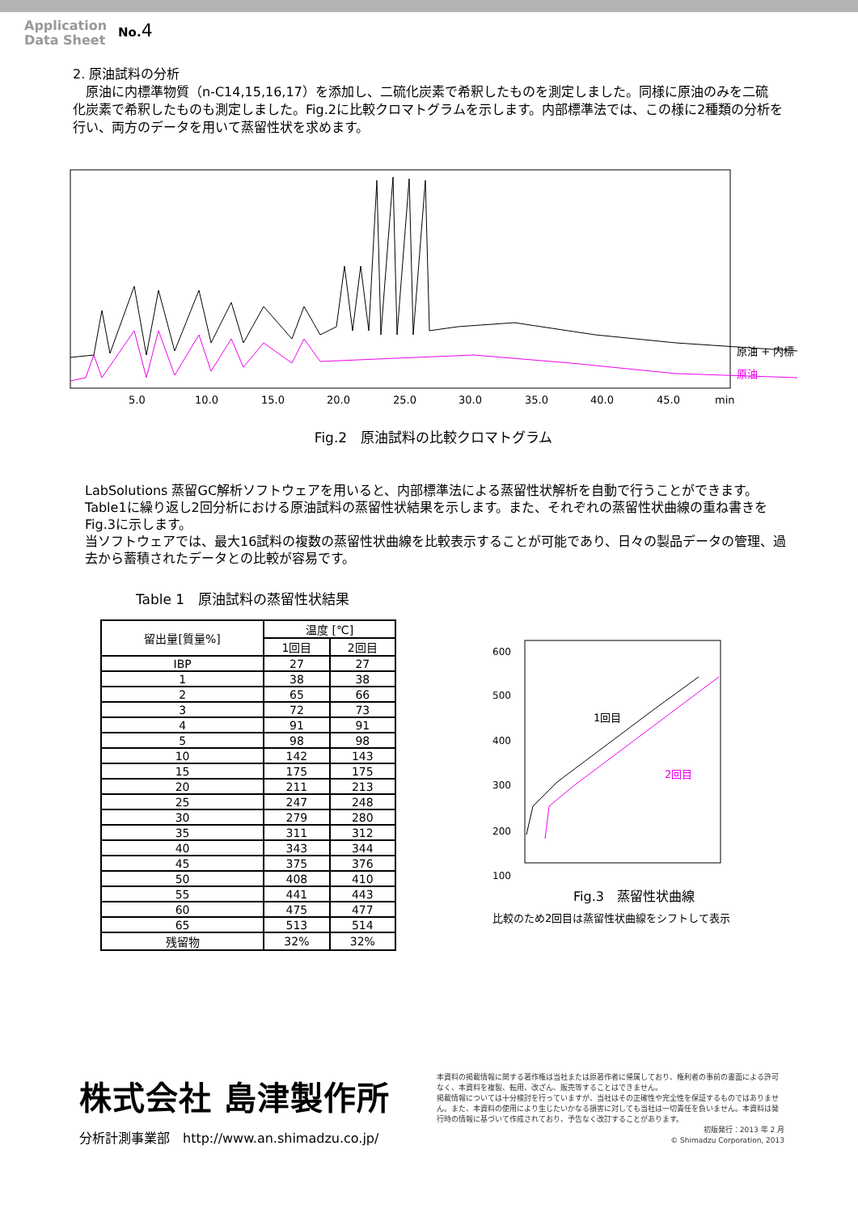Application
Data Sheet
No.4
2. 原油試料の分析
　原油に内標準物質（n-C14,15,16,17）を添加し、二硫化炭素で希釈したものを測定しました。同様に原油のみを二硫　化炭素で希釈したものも測定しました。Fig.2に比較クロマトグラムを示します。内部標準法では、この様に2種類の分析を行い、両方のデータを用いて蒸留性状を求めます。
原油 + 内標
原油
5.0
10.0
15.0
20.0
25.0
30.0
35.0
40.0
45.0
min
Fig.2　原油試料の比較クロマトグラム
LabSolutions 蒸留GC解析ソフトウェアを用いると、内部標準法による蒸留性状解析を自動で行うことができます。
Table1に繰り返し2回分析における原油試料の蒸留性状結果を示します。また、それぞれの蒸留性状曲線の重ね書きをFig.3に示します。
当ソフトウェアでは、最大16試料の複数の蒸留性状曲線を比較表示することが可能であり、日々の製品データの管理、過去から蓄積されたデータとの比較が容易です。
Table 1　原油試料の蒸留性状結果
| 留出量[質量%] | 温度 [℃] | |
| --- | --- | --- |
| | 1回目 | 2回目 |
| IBP | 27 | 27 |
| 1 | 38 | 38 |
| 2 | 65 | 66 |
| 3 | 72 | 73 |
| 4 | 91 | 91 |
| 5 | 98 | 98 |
| 10 | 142 | 143 |
| 15 | 175 | 175 |
| 20 | 211 | 213 |
| 25 | 247 | 248 |
| 30 | 279 | 280 |
| 35 | 311 | 312 |
| 40 | 343 | 344 |
| 45 | 375 | 376 |
| 50 | 408 | 410 |
| 55 | 441 | 443 |
| 60 | 475 | 477 |
| 65 | 513 | 514 |
| 残留物 | 32% | 32% |
1回目
2回目
600
500
400
300
200
100
Fig.3　蒸留性状曲線
比較のため2回目は蒸留性状曲線をシフトして表示
株式会社 島津製作所
分析計測事業部　http://www.an.shimadzu.co.jp/
本資料の掲載情報に関する著作権は当社または原著作者に帰属しており、権利者の事前の書面による許可なく、本資料を複製、転用、改ざん、販売等することはできません。
掲載情報については十分検討を行っていますが、当社はその正確性や完全性を保証するものではありません。また、本資料の使用により生じたいかなる損害に対しても当社は一切責任を負いません。本資料は発行時の情報に基づいて作成されており、予告なく改訂することがあります。
初版発行：2013 年 2 月
© Shimadzu Corporation, 2013